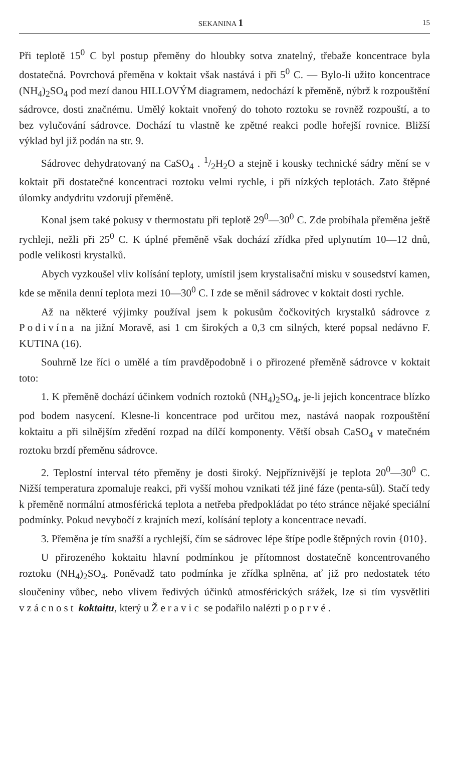SEKANINA 1 15
Při teplotě 15<sup>0</sup> C byl postup přeměny do hloubky sotva znatelný, třebaže koncentrace byla dostatečná. Povrchová přeměna v koktait však nastává i při 5<sup>0</sup> C. — Bylo-li užito koncentrace (NH<sub>4</sub>)<sub>2</sub>SO<sub>4</sub> pod mezí danou HILLOVÝM diagramem, nedochází k přeměně, nýbrž k rozpouštění sádrovce, dosti značnému. Umělý koktait vnořený do tohoto roztoku se rovněž rozpouští, a to bez vylučování sádrovce. Dochází tu vlastně ke zpětné reakci podle hořejší rovnice. Bližší výklad byl již podán na str. 9.
Sádrovec dehydratovaný na CaSO<sub>4</sub> . 1/2H<sub>2</sub>O a stejně i kousky technické sádry mění se v koktait při dostatečné koncentraci roztoku velmi rychle, i při nízkých teplotách. Zato štěpné úlomky andydritu vzdorují přeměně.
Konal jsem také pokusy v thermostatu při teplotě 29<sup>0</sup>—30<sup>0</sup> C. Zde probíhala přeměna ještě rychleji, nežli při 25<sup>0</sup> C. K úplné přeměně však dochází zřídka před uplynutím 10—12 dnů, podle velikosti krystalků.
Abych vyzkoušel vliv kolísání teploty, umístil jsem krystalisační misku v sousedství kamen, kde se měnila denní teplota mezi 10—30<sup>0</sup> C. I zde se měnil sádrovec v koktait dosti rychle.
Až na některé výjimky používal jsem k pokusům čočkovitých krystalků sádrovce z Podivína na jižní Moravě, asi 1 cm širokých a 0,3 cm silných, které popsal nedávno F. KUTINA (16).
Souhrně lze říci o umělé a tím pravděpodobně i o přirozené přeměně sádrovce v koktait toto:
1. K přeměně dochází účinkem vodních roztoků (NH<sub>4</sub>)<sub>2</sub>SO<sub>4</sub>, je-li jejich koncentrace blízko pod bodem nasycení. Klesne-li koncentrace pod určitou mez, nastává naopak rozpouštění koktaitu a při silnějším zředění rozpad na dílčí komponenty. Větší obsah CaSO<sub>4</sub> v matečném roztoku brzdí přeměnu sádrovce.
2. Teplostní interval této přeměny je dosti široký. Nejpříznivější je teplota 20<sup>0</sup>—30<sup>0</sup> C. Nižší temperatura zpomaluje reakci, při vyšší mohou vznikati též jiné fáze (penta-sůl). Stačí tedy k přeměně normální atmosférická teplota a netřeba předpokládat po této stránce nějaké speciální podmínky. Pokud nevybočí z krajních mezí, kolísání teploty a koncentrace nevadí.
3. Přeměna je tím snažší a rychlejší, čím se sádrovec lépe štípe podle štěpných rovin {010}.
U přirozeného koktaitu hlavní podmínkou je přítomnost dostatečně koncentrovaného roztoku (NH<sub>4</sub>)<sub>2</sub>SO<sub>4</sub>. Poněvadž tato podmínka je zřídka splněna, ať již pro nedostatek této sloučeniny vůbec, nebo vlivem ředivých účinků atmosférických srážek, lze si tím vysvětliti vzácnost koktaitu, který u Žeravic se podařilo nalézti poprvé.